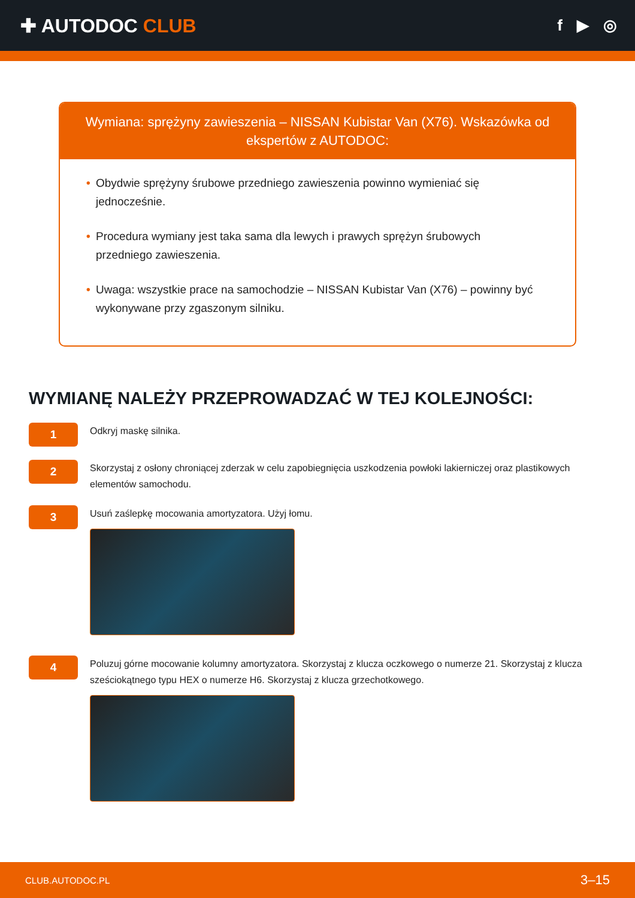✚ AUTODOC CLUB
f ▶ ◎
Wymiana: sprężyny zawieszenia – NISSAN Kubistar Van (X76). Wskazówka od ekspertów z AUTODOC:
• Obydwie sprężyny śrubowe przedniego zawieszenia powinno wymieniać się jednocześnie.
• Procedura wymiany jest taka sama dla lewych i prawych sprężyn śrubowych przedniego zawieszenia.
• Uwaga: wszystkie prace na samochodzie – NISSAN Kubistar Van (X76) – powinny być wykonywane przy zgaszonym silniku.
WYMIANĘ NALEŻY PRZEPROWADZAĆ W TEJ KOLEJNOŚCI:
1
Odkryj maskę silnika.
2
Skorzystaj z osłony chroniącej zderzak w celu zapobiegnięcia uszkodzenia powłoki lakierniczej oraz plastikowych elementów samochodu.
3
Usuń zaślepkę mocowania amortyzatora. Użyj łomu.
4
Poluzuj górne mocowanie kolumny amortyzatora. Skorzystaj z klucza oczkowego o numerze 21. Skorzystaj z klucza sześciokątnego typu HEX o numerze H6. Skorzystaj z klucza grzechotkowego.
CLUB.AUTODOC.PL 3–15